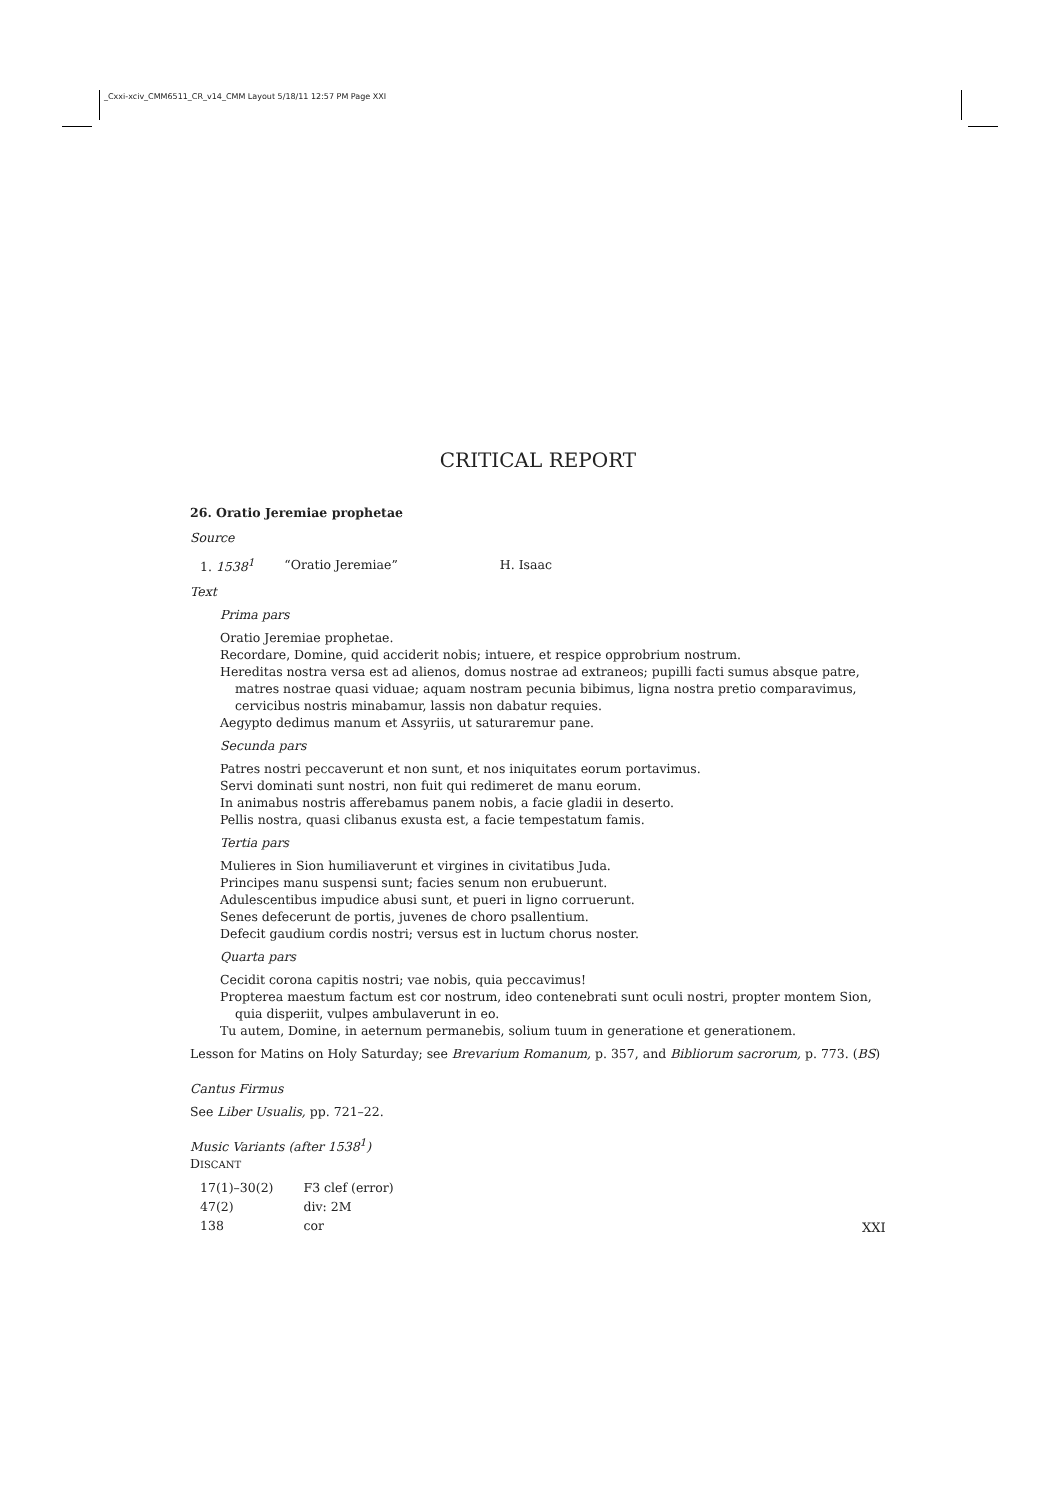_Cxxi-xciv_CMM6511_CR_v14_CMM Layout 5/18/11 12:57 PM Page XXI
CRITICAL REPORT
26. Oratio Jeremiae prophetae
Source
| 1. 1538<sup>1</sup> | “Oratio Jeremiae” | H. Isaac |
Text
Prima pars
Oratio Jeremiae prophetae.
Recordare, Domine, quid acciderit nobis; intuere, et respice opprobrium nostrum.
Hereditas nostra versa est ad alienos, domus nostrae ad extraneos; pupilli facti sumus absque patre, matres nostrae quasi viduae; aquam nostram pecunia bibimus, ligna nostra pretio comparavimus, cervicibus nostris minabamur, lassis non dabatur requies.
Aegypto dedimus manum et Assyriis, ut saturaremur pane.
Secunda pars
Patres nostri peccaverunt et non sunt, et nos iniquitates eorum portavimus.
Servi dominati sunt nostri, non fuit qui redimeret de manu eorum.
In animabus nostris afferebamus panem nobis, a facie gladii in deserto.
Pellis nostra, quasi clibanus exusta est, a facie tempestatum famis.
Tertia pars
Mulieres in Sion humiliaverunt et virgines in civitatibus Juda.
Principes manu suspensi sunt; facies senum non erubuerunt.
Adulescentibus impudice abusi sunt, et pueri in ligno corruerunt.
Senes defecerunt de portis, juvenes de choro psallentium.
Defecit gaudium cordis nostri; versus est in luctum chorus noster.
Quarta pars
Cecidit corona capitis nostri; vae nobis, quia peccavimus!
Propterea maestum factum est cor nostrum, ideo contenebrati sunt oculi nostri, propter montem Sion, quia disperiit, vulpes ambulaverunt in eo.
Tu autem, Domine, in aeternum permanebis, solium tuum in generatione et generationem.
Lesson for Matins on Holy Saturday; see Brevarium Romanum, p. 357, and Bibliorum sacrorum, p. 773. (BS)
Cantus Firmus
See Liber Usualis, pp. 721–22.
Music Variants (after 1538<sup>1</sup>)
DISCANT
| 17(1)–30(2) | F3 clef (error) |
| 47(2) | div: 2M |
| 138 | cor |
XXI